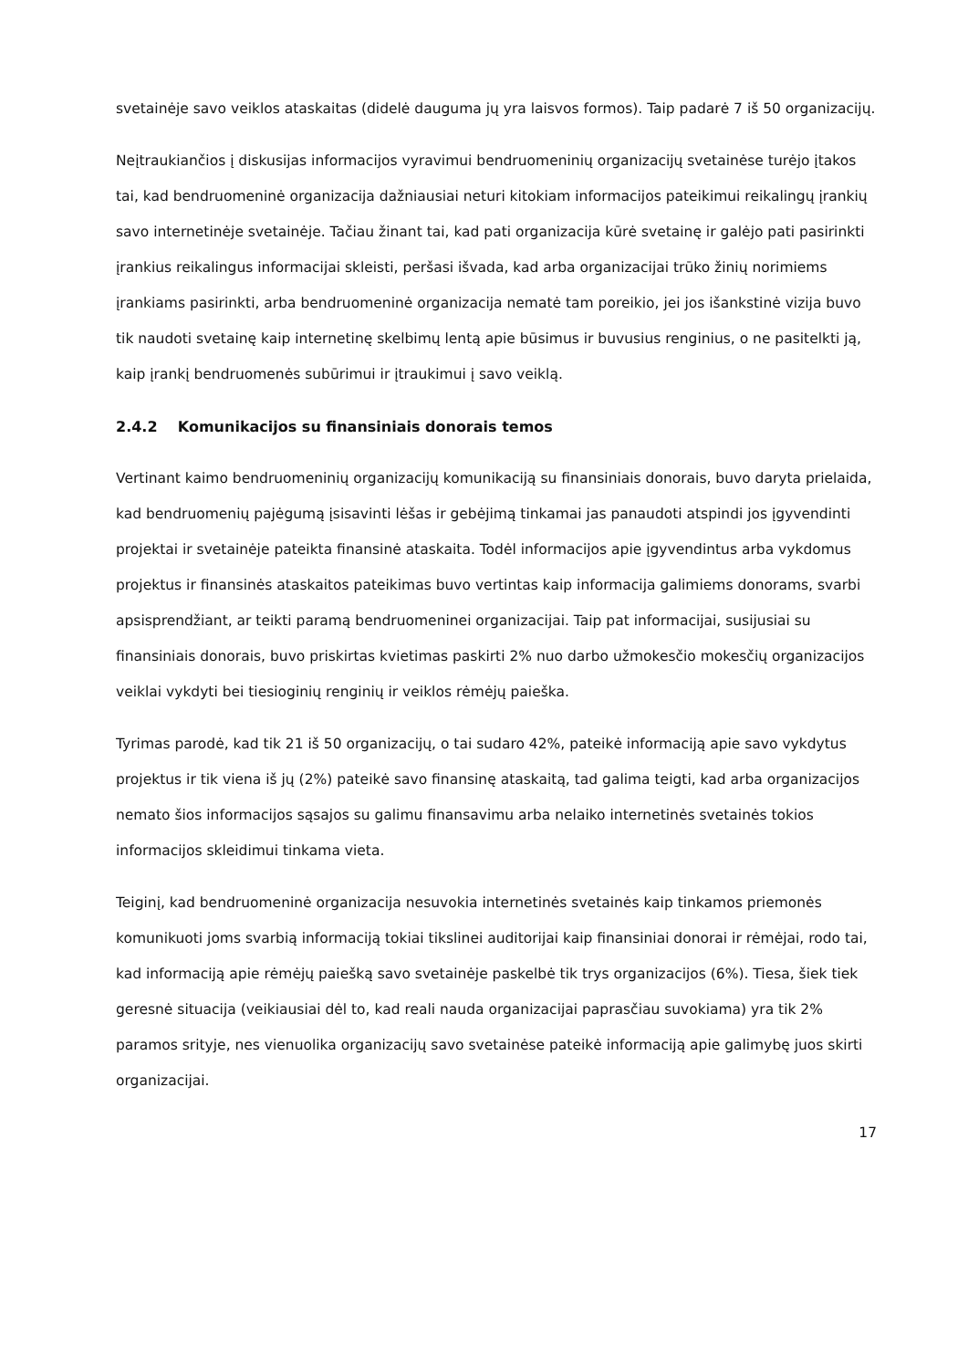svetainėje savo veiklos ataskaitas (didelė dauguma jų yra laisvos formos). Taip padarė 7 iš 50 organizacijų.
Neįtraukiančios į diskusijas informacijos vyravimui bendruomeninių organizacijų svetainėse turėjo įtakos tai, kad bendruomeninė organizacija dažniausiai neturi kitokiam informacijos pateikimui reikalingų įrankių savo internetinėje svetainėje. Tačiau žinant tai, kad pati organizacija kūrė svetainę ir galėjo pati pasirinkti įrankius reikalingus informacijai skleisti, peršasi išvada, kad arba organizacijai trūko žinių norimiems įrankiams pasirinkti, arba bendruomeninė organizacija nematė tam poreikio, jei jos išankstinė vizija buvo tik naudoti svetainę kaip internetinę skelbimų lentą apie būsimus ir buvusius renginius, o ne pasitelkti ją, kaip įrankį bendruomenės subūrimui ir įtraukimui į savo veiklą.
2.4.2 Komunikacijos su finansiniais donorais temos
Vertinant kaimo bendruomeninių organizacijų komunikaciją su finansiniais donorais, buvo daryta prielaida, kad bendruomenių pajėgumą įsisavinti lėšas ir gebėjimą tinkamai jas panaudoti atspindi jos įgyvendinti projektai ir svetainėje pateikta finansinė ataskaita. Todėl informacijos apie įgyvendintus arba vykdomus projektus ir finansinės ataskaitos pateikimas buvo vertintas kaip informacija galimiems donorams, svarbi apsisprendžiant, ar teikti paramą bendruomeninei organizacijai. Taip pat informacijai, susijusiai su finansiniais donorais, buvo priskirtas kvietimas paskirti 2% nuo darbo užmokesčio mokesčių organizacijos veiklai vykdyti bei tiesioginių renginių ir veiklos rėmėjų paieška.
Tyrimas parodė, kad tik 21 iš 50 organizacijų, o tai sudaro 42%, pateikė informaciją apie savo vykdytus projektus ir tik viena iš jų (2%) pateikė savo finansinę ataskaitą, tad galima teigti, kad arba organizacijos nemato šios informacijos sąsajos su galimu finansavimu arba nelaiko internetinės svetainės tokios informacijos skleidimui tinkama vieta.
Teiginį, kad bendruomeninė organizacija nesuvokia internetinės svetainės kaip tinkamos priemonės komunikuoti joms svarbią informaciją tokiai tikslinei auditorijai kaip finansiniai donorai ir rėmėjai, rodo tai, kad informaciją apie rėmėjų paiešką savo svetainėje paskelbė tik trys organizacijos (6%). Tiesa, šiek tiek geresnė situacija (veikiausiai dėl to, kad reali nauda organizacijai paprasčiau suvokiama) yra tik 2% paramos srityje, nes vienuolika organizacijų savo svetainėse pateikė informaciją apie galimybę juos skirti organizacijai.
17